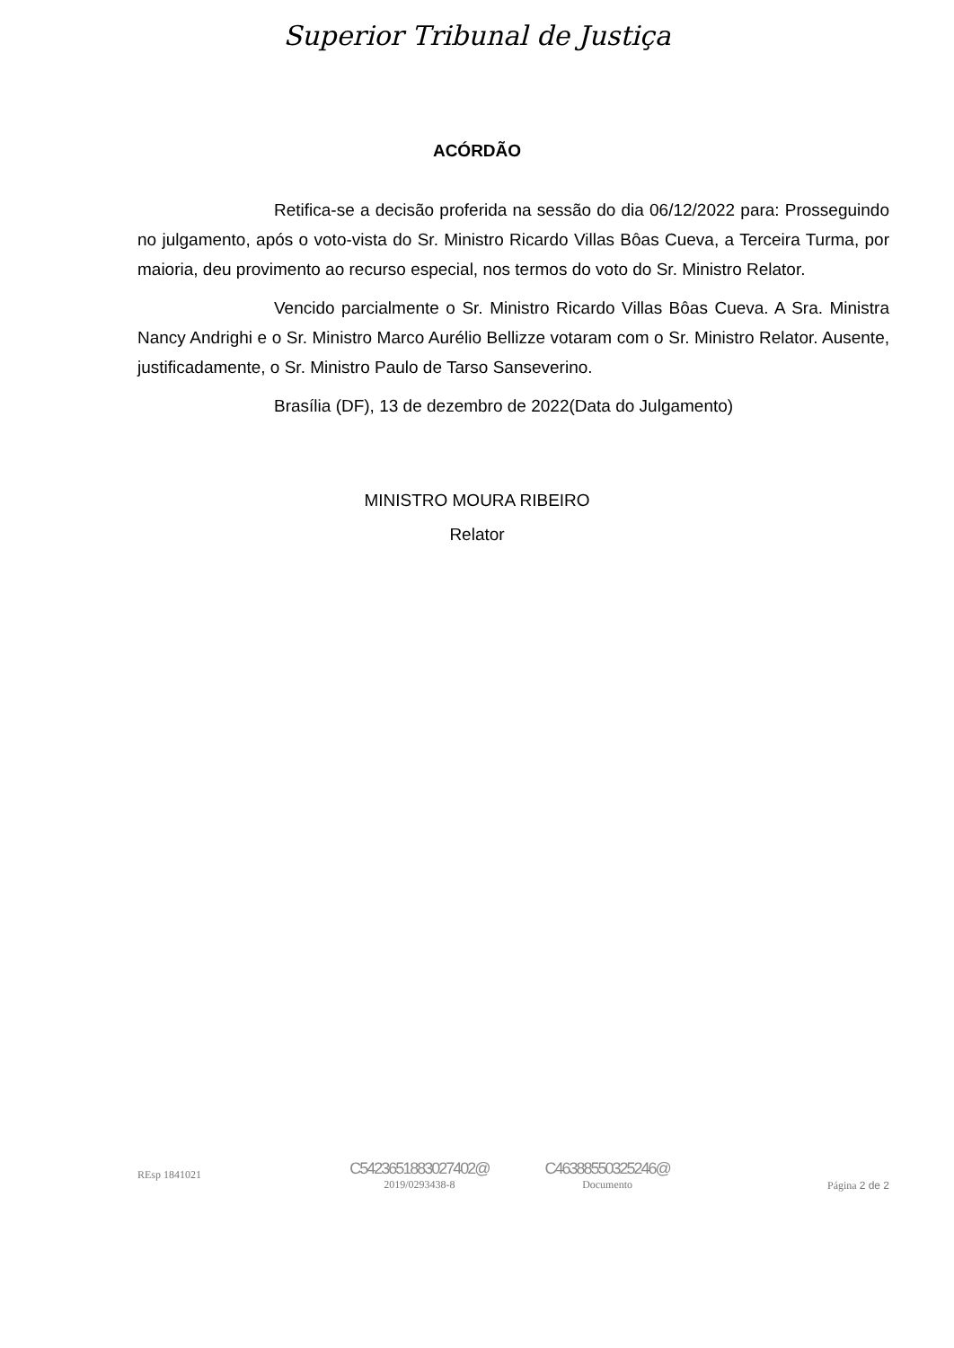Superior Tribunal de Justiça
ACÓRDÃO
Retifica-se a decisão proferida na sessão do dia 06/12/2022 para: Prosseguindo no julgamento, após o voto-vista do Sr. Ministro Ricardo Villas Bôas Cueva, a Terceira Turma, por maioria, deu provimento ao recurso especial, nos termos do voto do Sr. Ministro Relator.
Vencido parcialmente o Sr. Ministro Ricardo Villas Bôas Cueva. A Sra. Ministra Nancy Andrighi e o Sr. Ministro Marco Aurélio Bellizze votaram com o Sr. Ministro Relator. Ausente, justificadamente, o Sr. Ministro Paulo de Tarso Sanseverino.
Brasília (DF), 13 de dezembro de 2022(Data do Julgamento)
MINISTRO MOURA RIBEIRO
Relator
REsp 1841021
C5423651883027402@
2019/0293438-8
C46388550325246@
Documento
Página 2 de 2